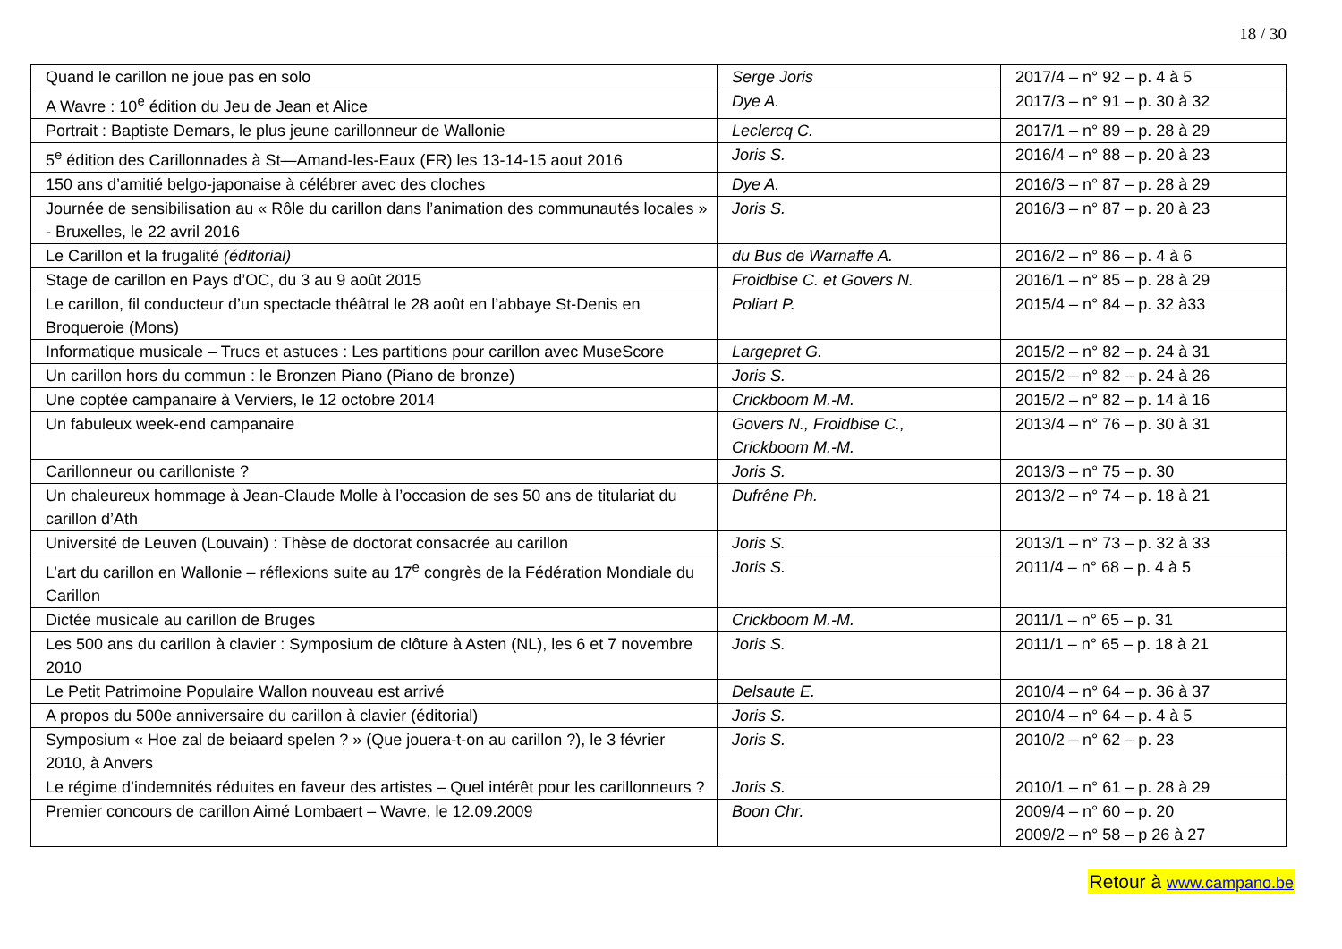18 / 30
| Quand le carillon ne joue pas en solo | Serge Joris | 2017/4 – n° 92 – p. 4 à 5 |
| A Wavre : 10<sup>e</sup> édition du Jeu de Jean et Alice | Dye A. | 2017/3 – n° 91 – p. 30 à 32 |
| Portrait : Baptiste Demars, le plus jeune carillonneur de Wallonie | Leclercq C. | 2017/1 – n° 89 – p. 28 à 29 |
| 5<sup>e</sup> édition des Carillonnades à St—Amand-les-Eaux (FR) les 13-14-15 aout 2016 | Joris S. | 2016/4 – n° 88 – p. 20 à 23 |
| 150 ans d’amitié belgo-japonaise à célébrer avec des cloches | Dye A. | 2016/3 – n° 87 – p. 28 à 29 |
| Journée de sensibilisation au « Rôle du carillon dans l’animation des communautés locales » - Bruxelles, le 22 avril 2016 | Joris S. | 2016/3 – n° 87 – p. 20 à 23 |
| Le Carillon et la frugalité (éditorial) | du Bus de Warnaffe A. | 2016/2 – n° 86 – p. 4 à 6 |
| Stage de carillon en Pays d’OC, du 3 au 9 août 2015 | Froidbise C. et Govers N. | 2016/1 – n° 85 – p. 28 à 29 |
| Le carillon, fil conducteur d’un spectacle théâtral le 28 août en l’abbaye St-Denis en Broqueroie (Mons) | Poliart P. | 2015/4 – n° 84 – p. 32 à33 |
| Informatique musicale – Trucs et astuces : Les partitions pour carillon avec MuseScore | Largepret G. | 2015/2 – n° 82 – p. 24 à 31 |
| Un carillon hors du commun : le Bronzen Piano (Piano de bronze) | Joris S. | 2015/2 – n° 82 – p. 24 à 26 |
| Une coptée campanaire à Verviers, le 12 octobre 2014 | Crickboom M.-M. | 2015/2 – n° 82 – p. 14 à 16 |
| Un fabuleux week-end campanaire | Govers N., Froidbise C., Crickboom M.-M. | 2013/4 – n° 76 – p. 30 à 31 |
| Carillonneur ou carilloniste ? | Joris S. | 2013/3 – n° 75 – p. 30 |
| Un chaleureux hommage à Jean-Claude Molle à l’occasion de ses 50 ans de titulariat du carillon d’Ath | Dufrêne Ph. | 2013/2 – n° 74 – p. 18 à 21 |
| Université de Leuven (Louvain) : Thèse de doctorat consacrée au carillon | Joris S. | 2013/1 – n° 73 – p. 32 à 33 |
| L’art du carillon en Wallonie – réflexions suite au 17<sup>e</sup> congrès de la Fédération Mondiale du Carillon | Joris S. | 2011/4 – n° 68 – p. 4 à 5 |
| Dictée musicale au carillon de Bruges | Crickboom M.-M. | 2011/1 – n° 65 – p. 31 |
| Les 500 ans du carillon à clavier : Symposium de clôture à Asten (NL), les 6 et 7 novembre 2010 | Joris S. | 2011/1 – n° 65 – p. 18 à 21 |
| Le Petit Patrimoine Populaire Wallon nouveau est arrivé | Delsaute E. | 2010/4 – n° 64 – p. 36 à 37 |
| A propos du 500e anniversaire du carillon à clavier (éditorial) | Joris S. | 2010/4 – n° 64 – p. 4 à 5 |
| Symposium « Hoe zal de beiaard spelen ? » (Que jouera-t-on au carillon ?), le 3 février 2010, à Anvers | Joris S. | 2010/2 – n° 62 – p. 23 |
| Le régime d’indemnités réduites en faveur des artistes – Quel intérêt pour les carillonneurs ? | Joris S. | 2010/1 – n° 61 – p. 28 à 29 |
| Premier concours de carillon Aimé Lombaert – Wavre, le 12.09.2009 | Boon Chr. | 2009/4 – n° 60 – p. 20 2009/2 – n° 58 – p 26 à 27 |
Retour à www.campano.be